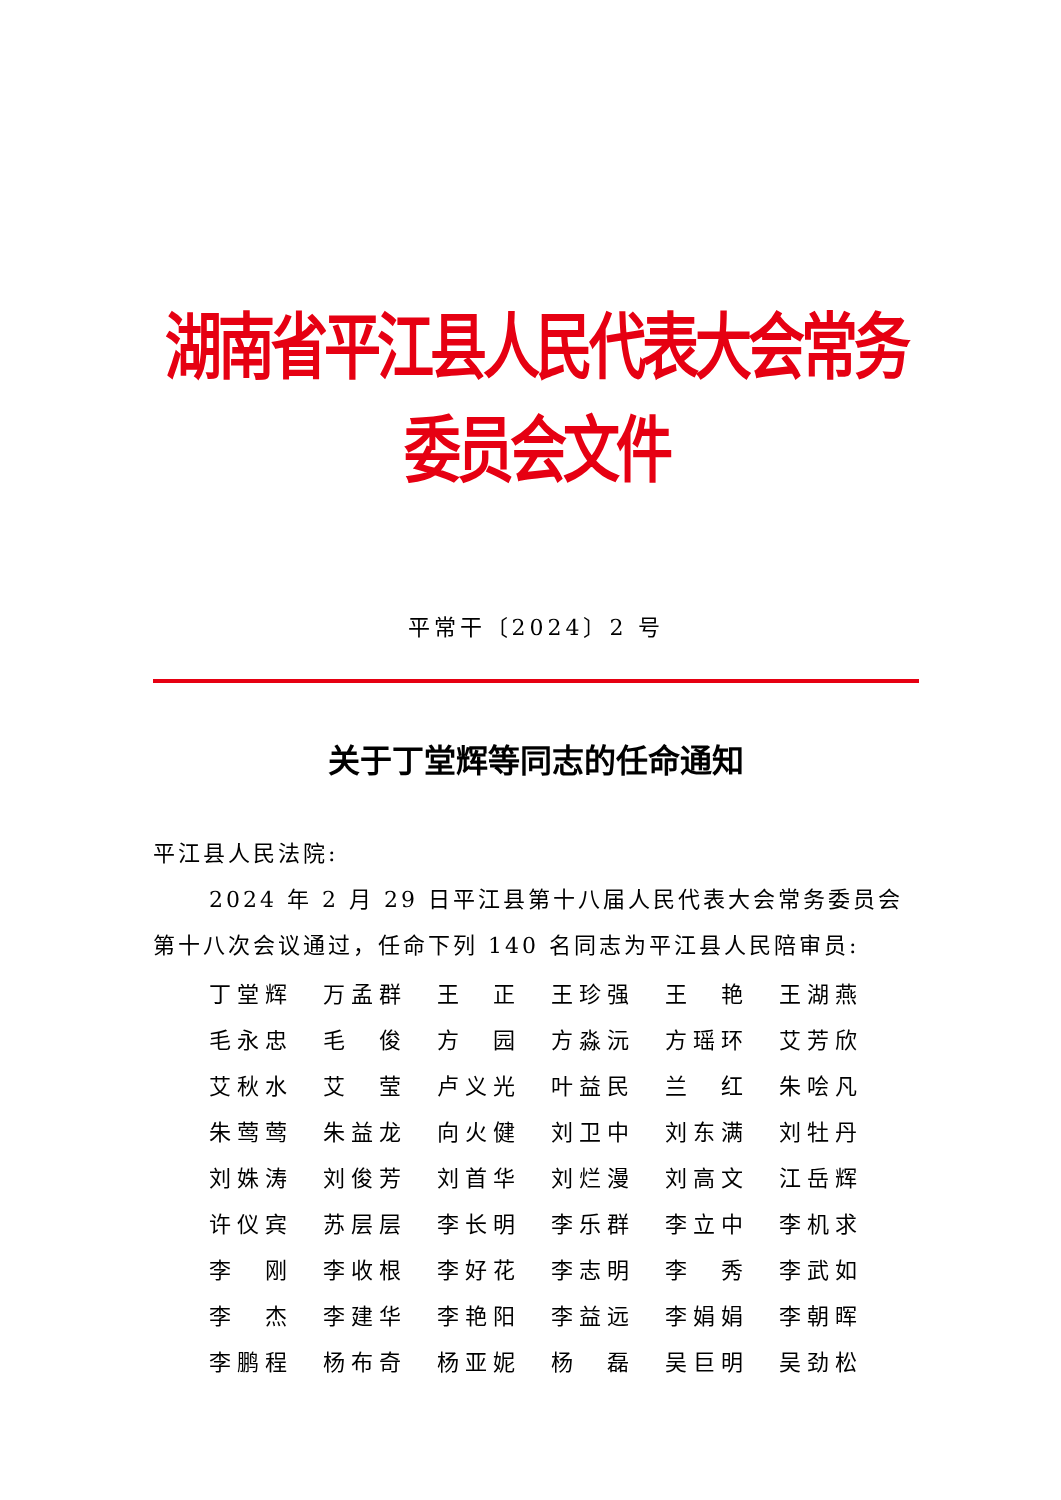湖南省平江县人民代表大会常务委员会文件
平常干〔2024〕2 号
关于丁堂辉等同志的任命通知
平江县人民法院:
2024 年 2 月 29 日平江县第十八届人民代表大会常务委员会第十八次会议通过，任命下列 140 名同志为平江县人民陪审员:
| 丁堂辉 | 万孟群 | 王 正 | 王珍强 | 王 艳 | 王湖燕 |
| 毛永忠 | 毛 俊 | 方 园 | 方淼沅 | 方瑶环 | 艾芳欣 |
| 艾秋水 | 艾 莹 | 卢义光 | 叶益民 | 兰 红 | 朱哙凡 |
| 朱莺莺 | 朱益龙 | 向火健 | 刘卫中 | 刘东满 | 刘牡丹 |
| 刘姝涛 | 刘俊芳 | 刘首华 | 刘烂漫 | 刘高文 | 江岳辉 |
| 许仪宾 | 苏层层 | 李长明 | 李乐群 | 李立中 | 李机求 |
| 李 刚 | 李收根 | 李好花 | 李志明 | 李 秀 | 李武如 |
| 李 杰 | 李建华 | 李艳阳 | 李益远 | 李娟娟 | 李朝晖 |
| 李鹏程 | 杨布奇 | 杨亚妮 | 杨 磊 | 吴巨明 | 吴劲松 |